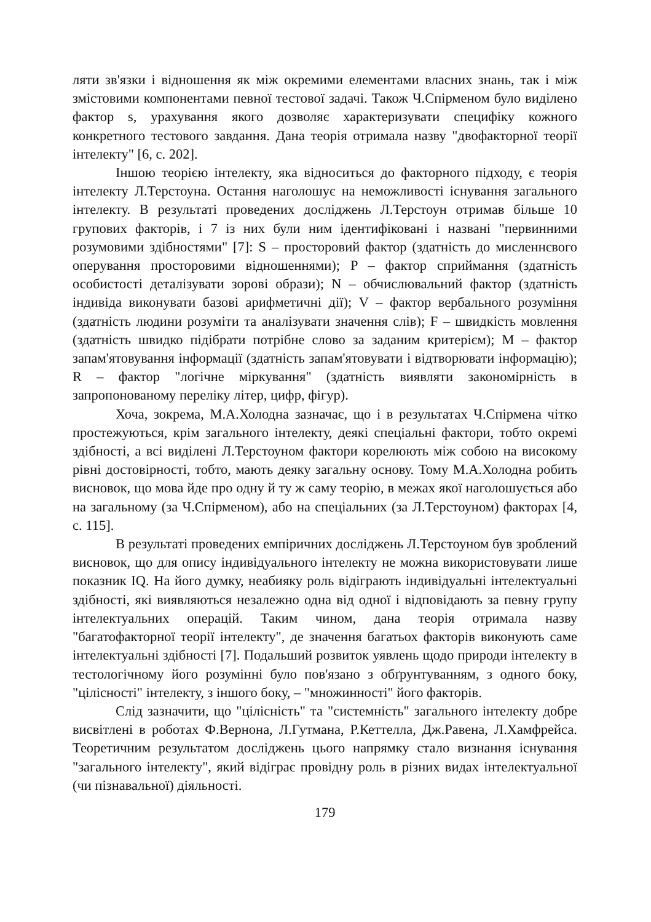ляти зв'язки і відношення як між окремими елементами власних знань, так і між змістовими компонентами певної тестової задачі. Також Ч.Спірменом було виділено фактор s, урахування якого дозволяє характеризувати специфіку кожного конкретного тестового завдання. Дана теорія отримала назву "двофакторної теорії інтелекту" [6, с. 202].
Іншою теорією інтелекту, яка відноситься до факторного підходу, є теорія інтелекту Л.Терстоуна. Остання наголошує на неможливості існування загального інтелекту. В результаті проведених досліджень Л.Терстоун отримав більше 10 групових факторів, і 7 із них були ним ідентифіковані і названі "первинними розумовими здібностями" [7]: S – просторовий фактор (здатність до мисленнєвого оперування просторовими відношеннями); P – фактор сприймання (здатність особистості деталізувати зорові образи); N – обчислювальний фактор (здатність індивіда виконувати базові арифметичні дії); V – фактор вербального розуміння (здатність людини розуміти та аналізувати значення слів); F – швидкість мовлення (здатність швидко підібрати потрібне слово за заданим критерієм); M – фактор запам'ятовування інформації (здатність запам'ятовувати і відтворювати інформацію); R – фактор "логічне міркування" (здатність виявляти закономірність в запропонованому переліку літер, цифр, фігур).
Хоча, зокрема, М.А.Холодна зазначає, що і в результатах Ч.Спірмена чітко простежуються, крім загального інтелекту, деякі спеціальні фактори, тобто окремі здібності, а всі виділені Л.Терстоуном фактори корелюють між собою на високому рівні достовірності, тобто, мають деяку загальну основу. Тому М.А.Холодна робить висновок, що мова йде про одну й ту ж саму теорію, в межах якої наголошується або на загальному (за Ч.Спірменом), або на спеціальних (за Л.Терстоуном) факторах [4, с. 115].
В результаті проведених емпіричних досліджень Л.Терстоуном був зроблений висновок, що для опису індивідуального інтелекту не можна використовувати лише показник IQ. На його думку, неабияку роль відіграють індивідуальні інтелектуальні здібності, які виявляються незалежно одна від одної і відповідають за певну групу інтелектуальних операцій. Таким чином, дана теорія отримала назву "багатофакторної теорії інтелекту", де значення багатьох факторів виконують саме інтелектуальні здібності [7]. Подальший розвиток уявлень щодо природи інтелекту в тестологічному його розумінні було пов'язано з обґрунтуванням, з одного боку, "цілісності" інтелекту, з іншого боку, – "множинності" його факторів.
Слід зазначити, що "цілісність" та "системність" загального інтелекту добре висвітлені в роботах Ф.Вернона, Л.Гутмана, Р.Кеттелла, Дж.Равена, Л.Хамфрейса. Теоретичним результатом досліджень цього напрямку стало визнання існування "загального інтелекту", який відіграє провідну роль в різних видах інтелектуальної (чи пізнавальної) діяльності.
179